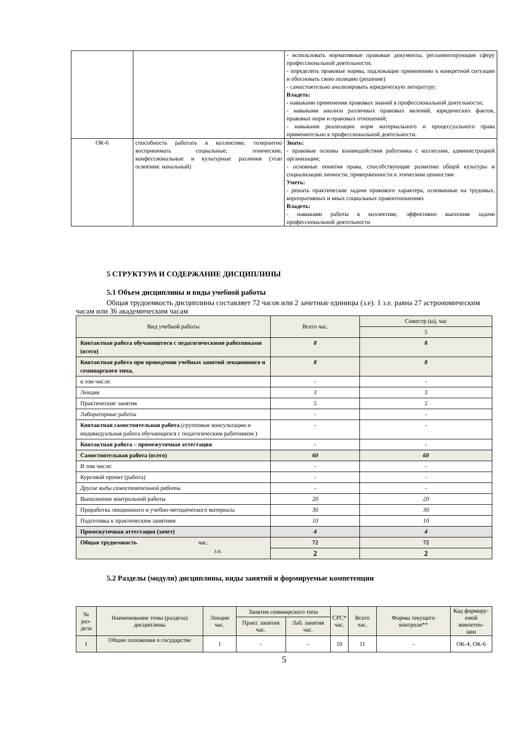| | | - использовать нормативные правовые документы, регламентирующие сферу профессиональной деятельности; - определить правовые нормы, подлежащие применению к конкретной ситуации и обосновать свою позицию (решение) - самостоятельно анализировать юридическую литературу; Владеть: - навыками применения правовых знаний в профессиональной деятельности; - навыками анализа различных правовых явлений, юридических фактов, правовых норм и правовых отношений; - навыками реализации норм материального и процессуального права применительно к профессиональной деятельности. |
| ОК-6 | способность работать в коллективе, толерантно воспринимать социальные, этнические, конфессиональные и культурные различия (этап освоения: начальный) | Знать: - правовые основы взаимодействия работника с коллегами, администрацией организации; - основные понятия права, способствующие развитию общей культуры и социализации личности, приверженности к этическим ценностям Уметь: - решать практические задачи правового характера, основанные на трудовых, корпоративных и иных социальных правоотношениях Владеть: - навыками работы в коллективе, эффективно выполняя задачи профессиональной деятельности |
5 СТРУКТУРА И СОДЕРЖАНИЕ ДИСЦИПЛИНЫ
5.1 Объем дисциплины и виды учебной работы
Общая трудоемкость дисциплины составляет 72 часов или 2 зачетные единицы (з.е). 1 з.е. равна 27 астрономическим часам или 36 академическим часам
| Вид учебной работы | Всего час. | Семестр (ы), час |
| | | 5 |
| Контактная работа обучающегося с педагогическими работниками (всего) | 8 | 8 |
| Контактная работа при проведении учебных занятий лекционного и семинарского типа, | 8 | 8 |
| в том числе: | - | - |
| Лекции | 3 | 3 |
| Практические занятия | 5 | 5 |
| Лабораторные работы | - | - |
| Контактная самостоятельная работа (групповые консультации и индивидуальная работа обучающихся с педагогическим работником ) | - | - |
| Контактная работа – промежуточная аттестация | - | - |
| Самостоятельная работа (всего) | 60 | 60 |
| В том числе: | - | - |
| Курсовой проект (работа) | - | - |
| Другие виды самостоятельной работы | - | - |
| Выполнение контрольной работы | 20 | 20 |
| Проработка лекционного и учебно-методического материала | 30 | 30 |
| Подготовка к практическим занятиям | 10 | 10 |
| Промежуточная аттестация (зачет) | 4 | 4 |
| Общая трудоемкость час. з.е. | 72 | 72 |
| | 2 | 2 |
5.2 Разделы (модули) дисциплины, виды занятий и формируемые компетенции
| № раз- дела | Наименование темы (раздела) дисциплины | Лекции час. | Занятия семинарского типа | | СРС* час. | Всего час. | Формы текущего контроля** | Код формиру- емой компетен- ции |
| --- | --- | --- | --- | --- | --- | --- | --- | --- |
| | | | Практ. занятия час. | Лаб. занятия час. | | | | |
| 1 | Общие положения о государстве | 1 | - | - | 10 | 11 | - | ОК-4, ОК-6 |
5